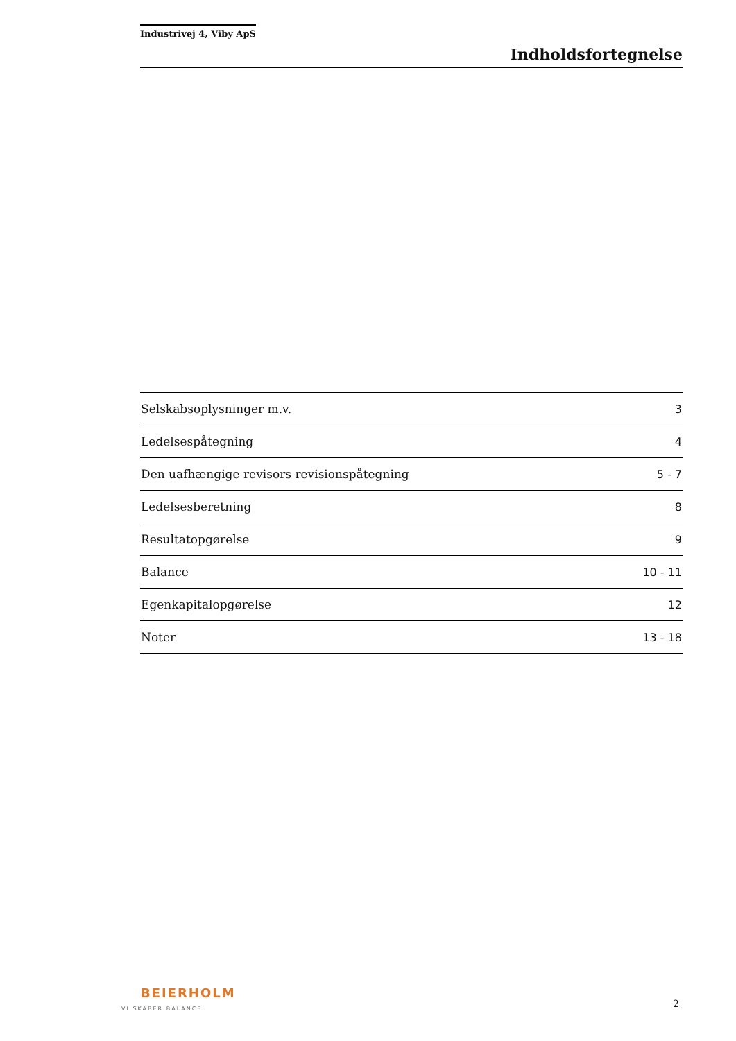Industrivej 4, Viby ApS
Indholdsfortegnelse
| Selskabsoplysninger m.v. | 3 |
| Ledelsespåtegning | 4 |
| Den uafhængige revisors revisionspåtegning | 5 - 7 |
| Ledelsesberetning | 8 |
| Resultatopgørelse | 9 |
| Balance | 10 - 11 |
| Egenkapitalopgørelse | 12 |
| Noter | 13 - 18 |
BEIERHOLM
VI SKABER BALANCE
2